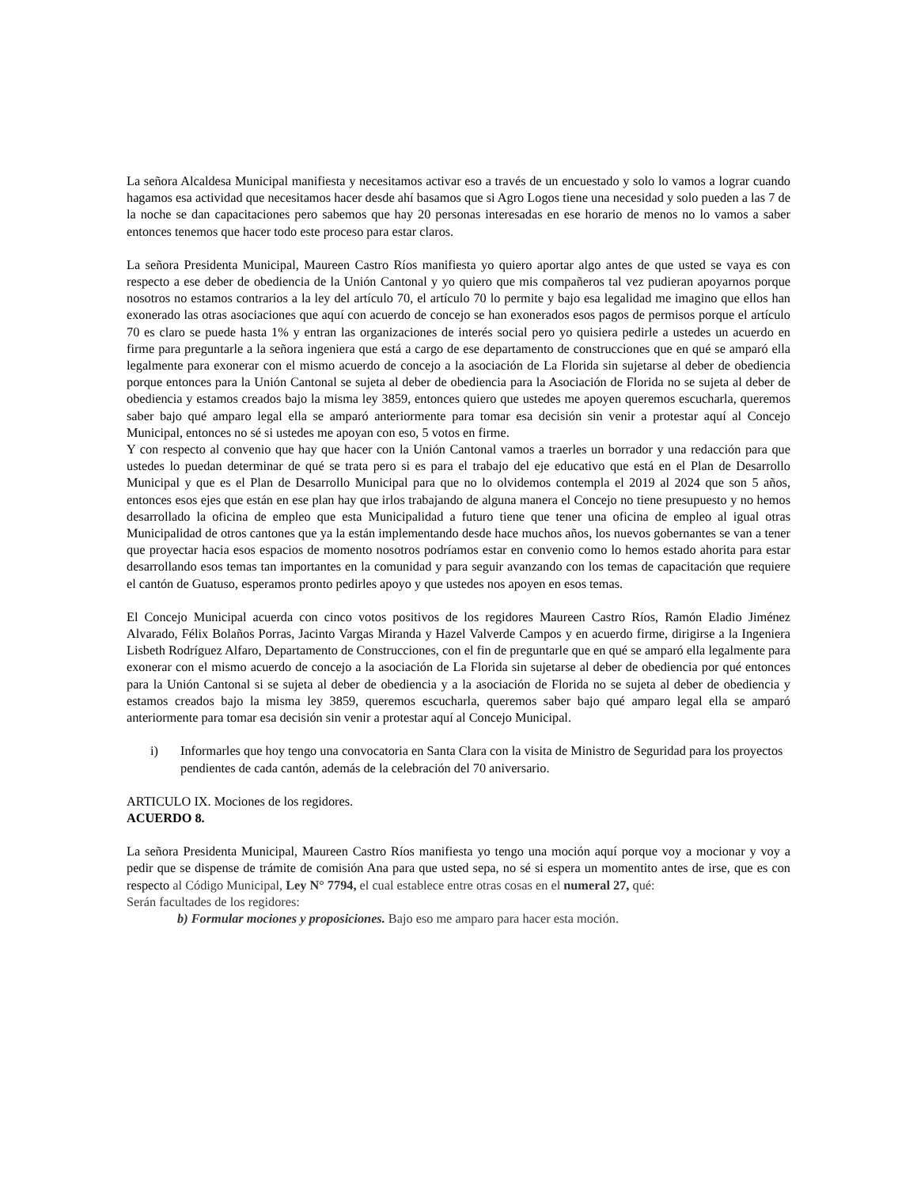La señora Alcaldesa Municipal manifiesta y necesitamos activar eso a través de un encuestado y solo lo vamos a lograr cuando hagamos esa actividad que necesitamos hacer desde ahí basamos que si Agro Logos tiene una necesidad y solo pueden a las 7 de la noche se dan capacitaciones pero sabemos que hay 20 personas interesadas en ese horario de menos no lo vamos a saber entonces tenemos que hacer todo este proceso para estar claros.
La señora Presidenta Municipal, Maureen Castro Ríos manifiesta yo quiero aportar algo antes de que usted se vaya es con respecto a ese deber de obediencia de la Unión Cantonal y yo quiero que mis compañeros tal vez pudieran apoyarnos porque nosotros no estamos contrarios a la ley del artículo 70, el artículo 70 lo permite y bajo esa legalidad me imagino que ellos han exonerado las otras asociaciones que aquí con acuerdo de concejo se han exonerados esos pagos de permisos porque el artículo 70 es claro se puede hasta 1% y entran las organizaciones de interés social pero yo quisiera pedirle a ustedes un acuerdo en firme para preguntarle a la señora ingeniera que está a cargo de ese departamento de construcciones que en qué se amparó ella legalmente para exonerar con el mismo acuerdo de concejo a la asociación de La Florida sin sujetarse al deber de obediencia porque entonces para la Unión Cantonal se sujeta al deber de obediencia para la Asociación de Florida no se sujeta al deber de obediencia y estamos creados bajo la misma ley 3859, entonces quiero que ustedes me apoyen queremos escucharla, queremos saber bajo qué amparo legal ella se amparó anteriormente para tomar esa decisión sin venir a protestar aquí al Concejo Municipal, entonces no sé si ustedes me apoyan con eso, 5 votos en firme.
Y con respecto al convenio que hay que hacer con la Unión Cantonal vamos a traerles un borrador y una redacción para que ustedes lo puedan determinar de qué se trata pero si es para el trabajo del eje educativo que está en el Plan de Desarrollo Municipal y que es el Plan de Desarrollo Municipal para que no lo olvidemos contempla el 2019 al 2024 que son 5 años, entonces esos ejes que están en ese plan hay que irlos trabajando de alguna manera el Concejo no tiene presupuesto y no hemos desarrollado la oficina de empleo que esta Municipalidad a futuro tiene que tener una oficina de empleo al igual otras Municipalidad de otros cantones que ya la están implementando desde hace muchos años, los nuevos gobernantes se van a tener que proyectar hacia esos espacios de momento nosotros podríamos estar en convenio como lo hemos estado ahorita para estar desarrollando esos temas tan importantes en la comunidad y para seguir avanzando con los temas de capacitación que requiere el cantón de Guatuso, esperamos pronto pedirles apoyo y que ustedes nos apoyen en esos temas.
El Concejo Municipal acuerda con cinco votos positivos de los regidores Maureen Castro Ríos, Ramón Eladio Jiménez Alvarado, Félix Bolaños Porras, Jacinto Vargas Miranda y Hazel Valverde Campos y en acuerdo firme, dirigirse a la Ingeniera Lisbeth Rodríguez Alfaro, Departamento de Construcciones, con el fin de preguntarle que en qué se amparó ella legalmente para exonerar con el mismo acuerdo de concejo a la asociación de La Florida sin sujetarse al deber de obediencia por qué entonces para la Unión Cantonal si se sujeta al deber de obediencia y a la asociación de Florida no se sujeta al deber de obediencia y estamos creados bajo la misma ley 3859, queremos escucharla, queremos saber bajo qué amparo legal ella se amparó anteriormente para tomar esa decisión sin venir a protestar aquí al Concejo Municipal.
i) Informarles que hoy tengo una convocatoria en Santa Clara con la visita de Ministro de Seguridad para los proyectos pendientes de cada cantón, además de la celebración del 70 aniversario.
ARTICULO IX. Mociones de los regidores.
ACUERDO 8.
La señora Presidenta Municipal, Maureen Castro Ríos manifiesta yo tengo una moción aquí porque voy a mocionar y voy a pedir que se dispense de trámite de comisión Ana para que usted sepa, no sé si espera un momentito antes de irse, que es con respecto al Código Municipal, Ley N° 7794, el cual establece entre otras cosas en el numeral 27, qué:
Serán facultades de los regidores:
b) Formular mociones y proposiciones. Bajo eso me amparo para hacer esta moción.